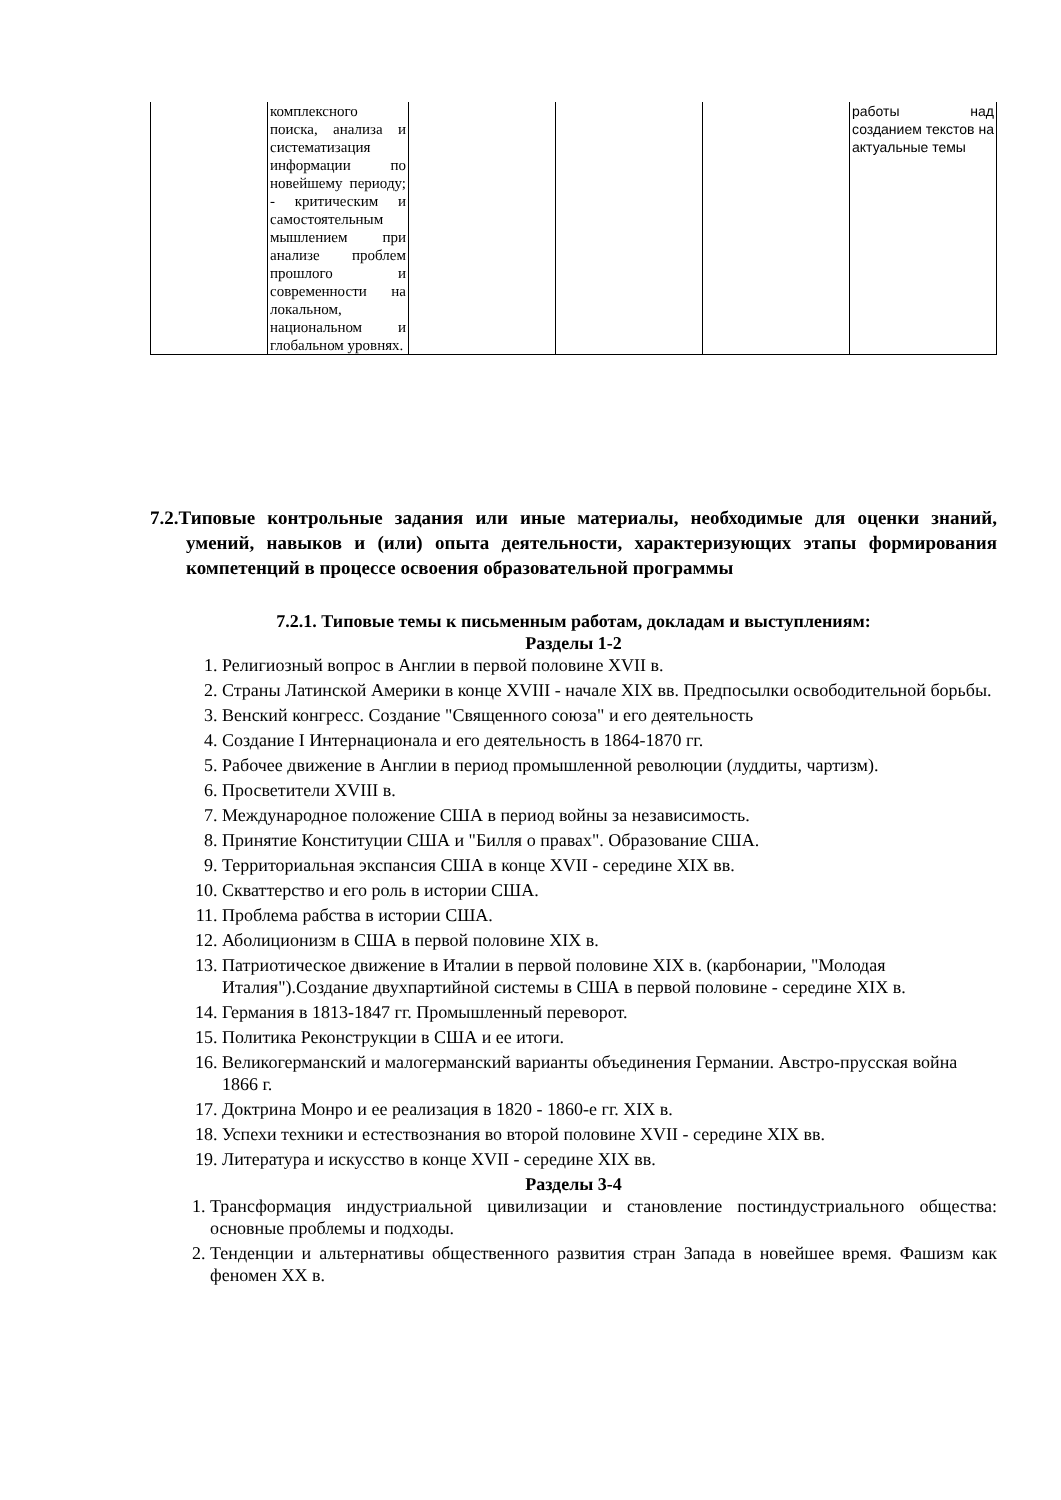| | комплексного поиска, анализа и систематизация информации по новейшему периоду; - критическим и самостоятельным мышлением при анализе проблем прошлого и современности на локальном, национальном и глобальном уровнях. | | | | работы над созданием текстов на актуальные темы |
7.2.Типовые контрольные задания или иные материалы, необходимые для оценки знаний, умений, навыков и (или) опыта деятельности, характеризующих этапы формирования компетенций в процессе освоения образовательной программы
7.2.1. Типовые темы к письменным работам, докладам и выступлениям:
Разделы 1-2
1. Религиозный вопрос в Англии в первой половине XVII в.
2. Страны Латинской Америки в конце XVIII - начале XIX вв. Предпосылки освободительной борьбы.
3. Венский конгресс. Создание "Священного союза" и его деятельность
4. Создание I Интернационала и его деятельность в 1864-1870 гг.
5. Рабочее движение в Англии в период промышленной революции (луддиты, чартизм).
6. Просветители XVIII в.
7. Международное положение США в период войны за независимость.
8. Принятие Конституции США и "Билля о правах". Образование США.
9. Территориальная экспансия США в конце XVII - середине XIX вв.
10. Скваттерство и его роль в истории США.
11. Проблема рабства в истории США.
12. Аболиционизм в США в первой половине XIX в.
13. Патриотическое движение в Италии в первой половине XIX в. (карбонарии, "Молодая Италия").Создание двухпартийной системы в США в первой половине - середине XIX в.
14. Германия в 1813-1847 гг. Промышленный переворот.
15. Политика Реконструкции в США и ее итоги.
16. Великогерманский и малогерманский варианты объединения Германии. Австро-прусская война 1866 г.
17. Доктрина Монро и ее реализация в 1820 - 1860-е гг. XIX в.
18. Успехи техники и естествознания во второй половине XVII - середине XIX вв.
19. Литература и искусство в конце XVII - середине XIX вв.
Разделы 3-4
1. Трансформация индустриальной цивилизации и становление постиндустриального общества: основные проблемы и подходы.
2. Тенденции и альтернативы общественного развития стран Запада в новейшее время. Фашизм как феномен XX в.